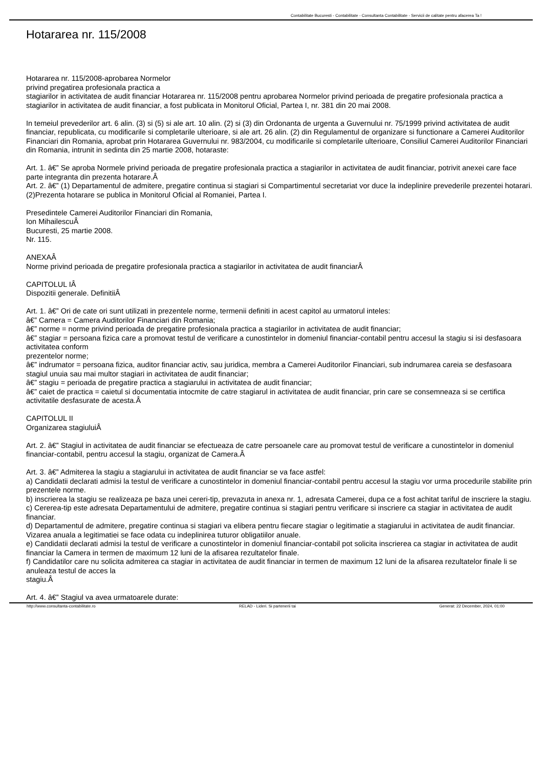Contabilitate Bucuresti - Contabilitate - Consultanta Contabilitate - Servicii de calitate pentru afacerea Ta !
Hotararea nr. 115/2008
Hotararea nr. 115/2008-aprobarea Normelor
privind pregatirea profesionala practica a
stagiarilor in activitatea de audit financiar Hotararea nr. 115/2008 pentru aprobarea Normelor privind perioada de pregatire profesionala practica a stagiarilor in activitatea de audit financiar, a fost publicata in Monitorul Oficial, Partea I, nr. 381 din 20 mai 2008.
In temeiul prevederilor art. 6 alin. (3) si (5) si ale art. 10 alin. (2) si (3) din Ordonanta de urgenta a Guvernului nr. 75/1999 privind activitatea de audit financiar, republicata, cu modificarile si completarile ulterioare, si ale art. 26 alin. (2) din Regulamentul de organizare si functionare a Camerei Auditorilor Financiari din Romania, aprobat prin Hotararea Guvernului nr. 983/2004, cu modificarile si completarile ulterioare, Consiliul Camerei Auditorilor Financiari din Romania, intrunit in sedinta din 25 martie 2008, hotaraste:
Art. 1. â€” Se aproba Normele privind perioada de pregatire profesionala practica a stagiarilor in activitatea de audit financiar, potrivit anexei care face parte integranta din prezenta hotarare.Â
Art. 2. â€” (1) Departamentul de admitere, pregatire continua si stagiari si Compartimentul secretariat vor duce la indeplinire prevederile prezentei hotarari.
(2)Prezenta hotarare se publica in Monitorul Oficial al Romaniei, Partea I.
Presedintele Camerei Auditorilor Financiari din Romania,
Ion MihailescuÂ
Bucuresti, 25 martie 2008.
Nr. 115.
ANEXAÂ
Norme privind perioada de pregatire profesionala practica a stagiarilor in activitatea de audit financiarÂ
CAPITOLUL IÂ
Dispozitii generale. DefinitiiÂ
Art. 1. â€” Ori de cate ori sunt utilizati in prezentele norme, termenii definiti in acest capitol au urmatorul inteles:
â€” Camera = Camera Auditorilor Financiari din Romania;
â€” norme = norme privind perioada de pregatire profesionala practica a stagiarilor in activitatea de audit financiar;
â€” stagiar = persoana fizica care a promovat testul de verificare a cunostintelor in domeniul financiar-contabil pentru accesul la stagiu si isi desfasoara activitatea conform
prezentelor norme;
â€” indrumator = persoana fizica, auditor financiar activ, sau juridica, membra a Camerei Auditorilor Financiari, sub indrumarea careia se desfasoara stagiul unuia sau mai multor stagiari in activitatea de audit financiar;
â€” stagiu = perioada de pregatire practica a stagiarului in activitatea de audit financiar;
â€” caiet de practica = caietul si documentatia intocmite de catre stagiarul in activitatea de audit financiar, prin care se consemneaza si se certifica activitatile desfasurate de acesta.Â
CAPITOLUL II
Organizarea stagiuluiÂ
Art. 2. â€” Stagiul in activitatea de audit financiar se efectueaza de catre persoanele care au promovat testul de verificare a cunostintelor in domeniul financiar-contabil, pentru accesul la stagiu, organizat de Camera.Â
Art. 3. â€” Admiterea la stagiu a stagiarului in activitatea de audit financiar se va face astfel:
a) Candidatii declarati admisi la testul de verificare a cunostintelor in domeniul financiar-contabil pentru accesul la stagiu vor urma procedurile stabilite prin prezentele norme.
b) inscrierea la stagiu se realizeaza pe baza unei cereri-tip, prevazuta in anexa nr. 1, adresata Camerei, dupa ce a fost achitat tariful de inscriere la stagiu.
c) Cererea-tip este adresata Departamentului de admitere, pregatire continua si stagiari pentru verificare si inscriere ca stagiar in activitatea de audit financiar.
d) Departamentul de admitere, pregatire continua si stagiari va elibera pentru fiecare stagiar o legitimatie a stagiarului in activitatea de audit financiar. Vizarea anuala a legitimatiei se face odata cu indeplinirea tuturor obligatiilor anuale.
e) Candidatii declarati admisi la testul de verificare a cunostintelor in domeniul financiar-contabil pot solicita inscrierea ca stagiar in activitatea de audit financiar la Camera in termen de maximum 12 luni de la afisarea rezultatelor finale.
f) Candidatilor care nu solicita admiterea ca stagiar in activitatea de audit financiar in termen de maximum 12 luni de la afisarea rezultatelor finale li se anuleaza testul de acces la
stagiu.Â
Art. 4. â€” Stagiul va avea urmatoarele durate:
http://www.consultanta-contabilitate.ro RELAD - Lideri. Si partenerii tai Generat: 22 December, 2024, 01:00